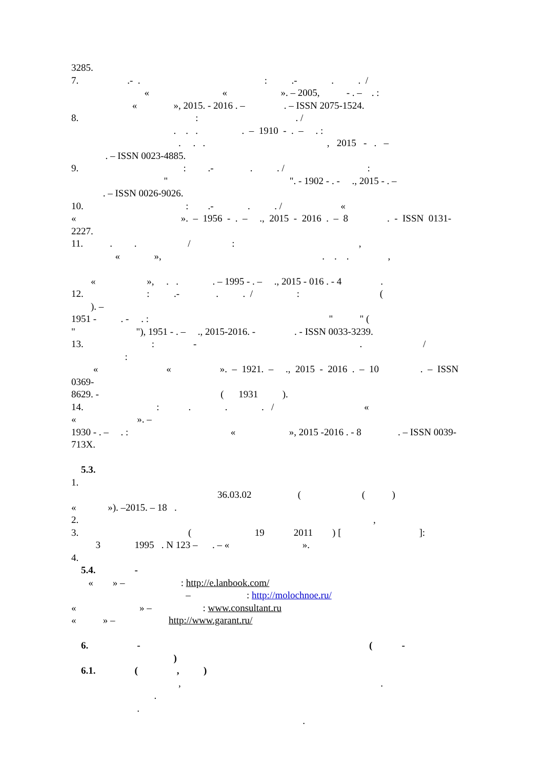3285.
7. .- . : .- . . /
« « ». – 2005, - . – . :
« », 2015. - 2016 . – . – ISSN 2075-1524.
8. : . /
. . . . – 1910 - . – . :
. . . , 2015 - . –
. – ISSN 0023-4885.
9. : .- . . / :
" ". - 1902 - . - ., 2015 - . –
. – ISSN 0026-9026.
10. : .- . . / «
« ». – 1956 - . – ., 2015 - 2016 . – 8 . - ISSN 0131-
2227.
11. . . / : ,
« », . . . ,
« », . . . – 1995 - . – ., 2015 - 016 . - 4 .
12. : .- . . / : (
). –
1951 - . - . : " " (
" "), 1951 - . – ., 2015-2016. - . - ISSN 0033-3239.
13. : - . /
:
« « ». – 1921. – ., 2015 - 2016 . – 10 . – ISSN
0369-
8629. - ( 1931 ).
14. : . . . / «
« ». –
1930 - . – . : « », 2015 -2016 . - 8 . – ISSN 0039-
713X.
5.3.
1.
36.03.02 ( ( )
« »). –2015. – 18 .
2. ,
3. ( 19 2011 ) [ ]:
3 1995 . N 123 – . – « ».
4.
5.4. -
« » – : http://e.lanbook.com/
– : http://molochnoe.ru/
« » – : www.consultant.ru
« » – http://www.garant.ru/
6. - ( -
)
6.1. ( , )
, .
.
.
.